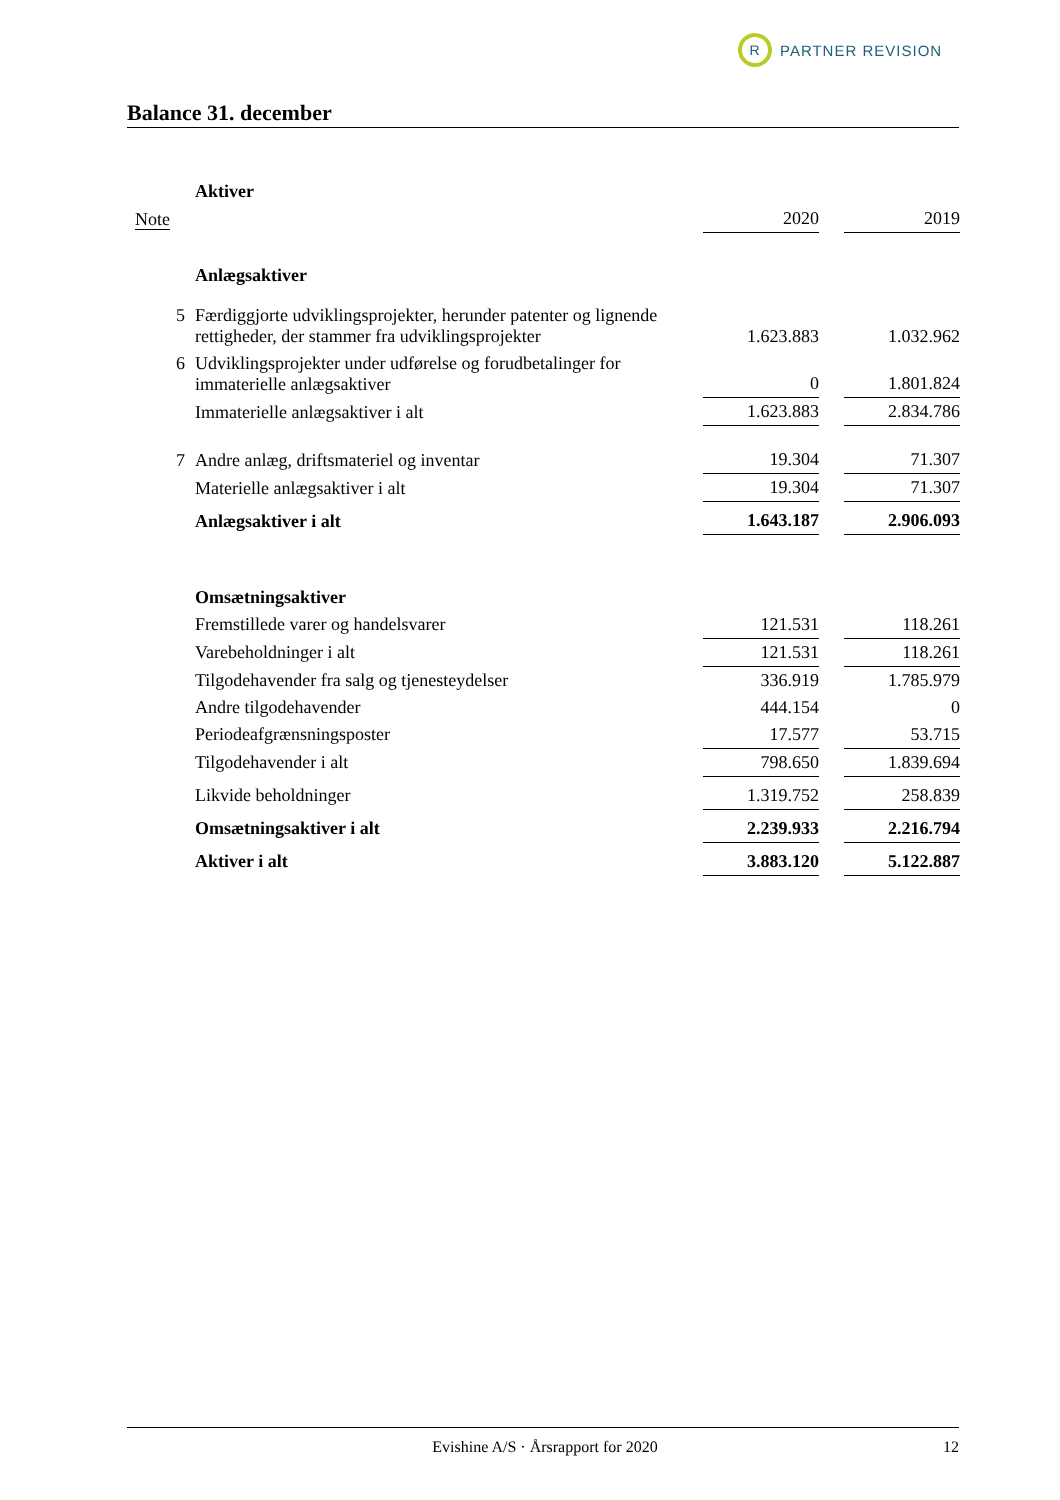R
PARTNER REVISION
Balance 31. december
| | Aktiver | | | |
| Note | | 2020 | | 2019 |
| | Anlægsaktiver | | | |
| 5 | Færdiggjorte udviklingsprojekter, herunder patenter og lignende rettigheder, der stammer fra udviklingsprojekter | 1.623.883 | | 1.032.962 |
| 6 | Udviklingsprojekter under udførelse og forudbetalinger for immaterielle anlægsaktiver | 0 | | 1.801.824 |
| | Immaterielle anlægsaktiver i alt | 1.623.883 | | 2.834.786 |
| 7 | Andre anlæg, driftsmateriel og inventar | 19.304 | | 71.307 |
| | Materielle anlægsaktiver i alt | 19.304 | | 71.307 |
| | Anlægsaktiver i alt | 1.643.187 | | 2.906.093 |
| | Omsætningsaktiver | | | |
| | Fremstillede varer og handelsvarer | 121.531 | | 118.261 |
| | Varebeholdninger i alt | 121.531 | | 118.261 |
| | Tilgodehavender fra salg og tjenesteydelser | 336.919 | | 1.785.979 |
| | Andre tilgodehavender | 444.154 | | 0 |
| | Periodeafgrænsningsposter | 17.577 | | 53.715 |
| | Tilgodehavender i alt | 798.650 | | 1.839.694 |
| | Likvide beholdninger | 1.319.752 | | 258.839 |
| | Omsætningsaktiver i alt | 2.239.933 | | 2.216.794 |
| | Aktiver i alt | 3.883.120 | | 5.122.887 |
Evishine A/S · Årsrapport for 2020 12